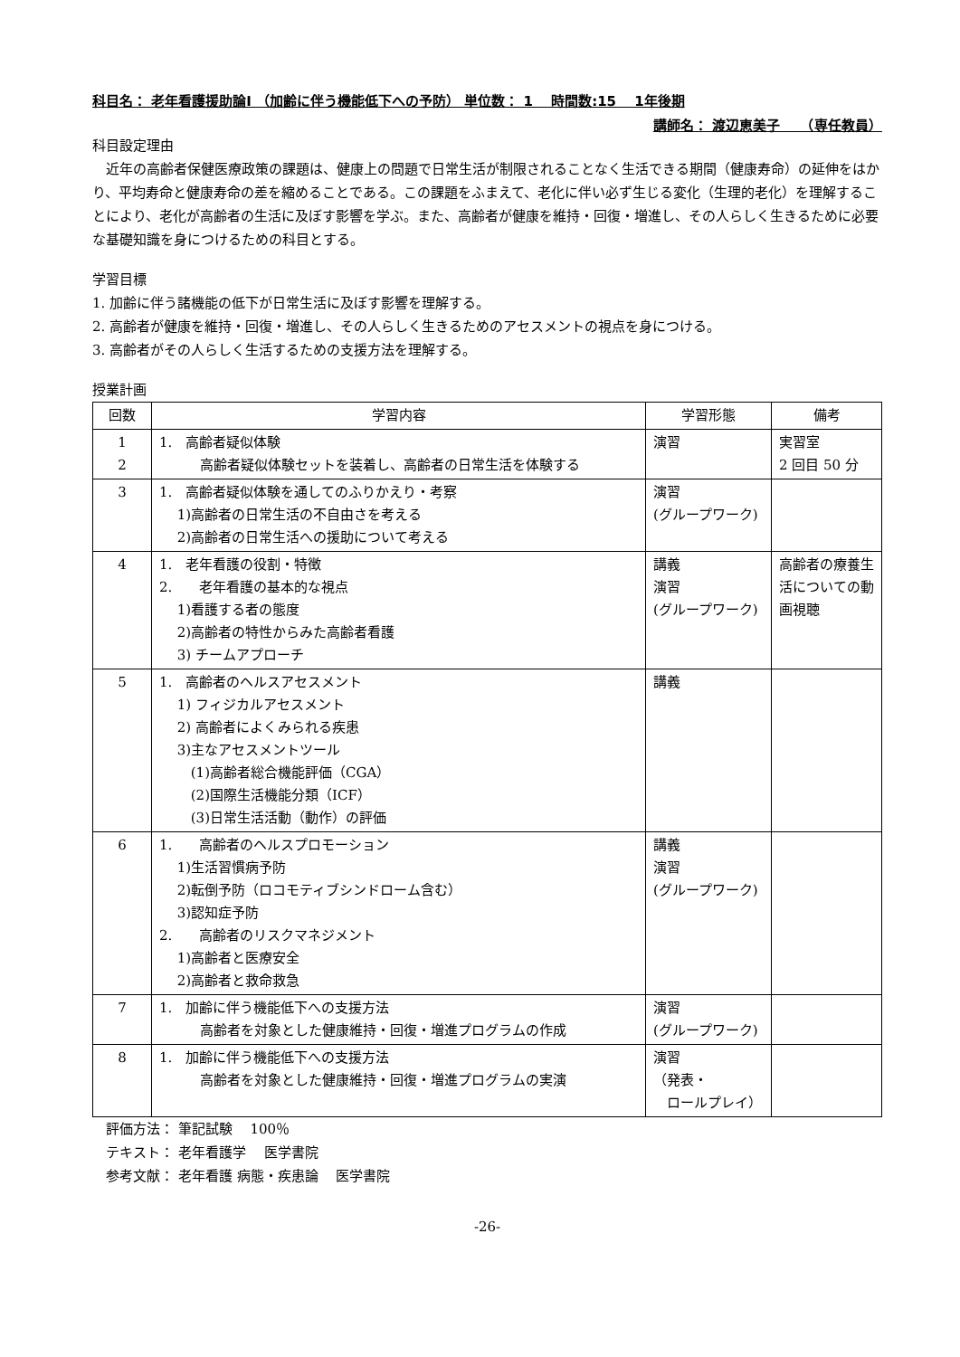科目名： 老年看護援助論Ⅰ （加齢に伴う機能低下への予防） 単位数： 1　 時間数:15　 1年後期
講師名： 渡辺恵美子　　（専任教員）
科目設定理由
　近年の高齢者保健医療政策の課題は、健康上の問題で日常生活が制限されることなく生活できる期間（健康寿命）の延伸をはかり、平均寿命と健康寿命の差を縮めることである。この課題をふまえて、老化に伴い必ず生じる変化（生理的老化）を理解することにより、老化が高齢者の生活に及ぼす影響を学ぶ。また、高齢者が健康を維持・回復・増進し、その人らしく生きるために必要な基礎知識を身につけるための科目とする。
学習目標
1. 加齢に伴う諸機能の低下が日常生活に及ぼす影響を理解する。
2. 高齢者が健康を維持・回復・増進し、その人らしく生きるためのアセスメントの視点を身につける。
3. 高齢者がその人らしく生活するための支援方法を理解する。
授業計画
| 回数 | 学習内容 | 学習形態 | 備考 |
| --- | --- | --- | --- |
| 1 2 | 1. 高齢者疑似体験 高齢者疑似体験セットを装着し、高齢者の日常生活を体験する | 演習 | 実習室 2 回目 50 分 |
| 3 | 1. 高齢者疑似体験を通してのふりかえり・考察 1)高齢者の日常生活の不自由さを考える 2)高齢者の日常生活への援助について考える | 演習 (グループワーク) | |
| 4 | 1. 老年看護の役割・特徴 2. 老年看護の基本的な視点 1)看護する者の態度 2)高齢者の特性からみた高齢者看護 3) チームアプローチ | 講義 演習 (グループワーク) | 高齢者の療養生活についての動画視聴 |
| 5 | 1. 高齢者のヘルスアセスメント 1) フィジカルアセスメント 2) 高齢者によくみられる疾患 3)主なアセスメントツール (1)高齢者総合機能評価（CGA） (2)国際生活機能分類（ICF） (3)日常生活活動（動作）の評価 | 講義 | |
| 6 | 1. 高齢者のヘルスプロモーション 1)生活習慣病予防 2)転倒予防（ロコモティブシンドローム含む） 3)認知症予防 2. 高齢者のリスクマネジメント 1)高齢者と医療安全 2)高齢者と救命救急 | 講義 演習 (グループワーク) | |
| 7 | 1. 加齢に伴う機能低下への支援方法 高齢者を対象とした健康維持・回復・増進プログラムの作成 | 演習 (グループワーク) | |
| 8 | 1. 加齢に伴う機能低下への支援方法 高齢者を対象とした健康維持・回復・増進プログラムの実演 | 演習 （発表・ ロールプレイ） | |
　評価方法： 筆記試験　 100％
　テキスト： 老年看護学　 医学書院
　参考文献： 老年看護 病態・疾患論　 医学書院
-26-